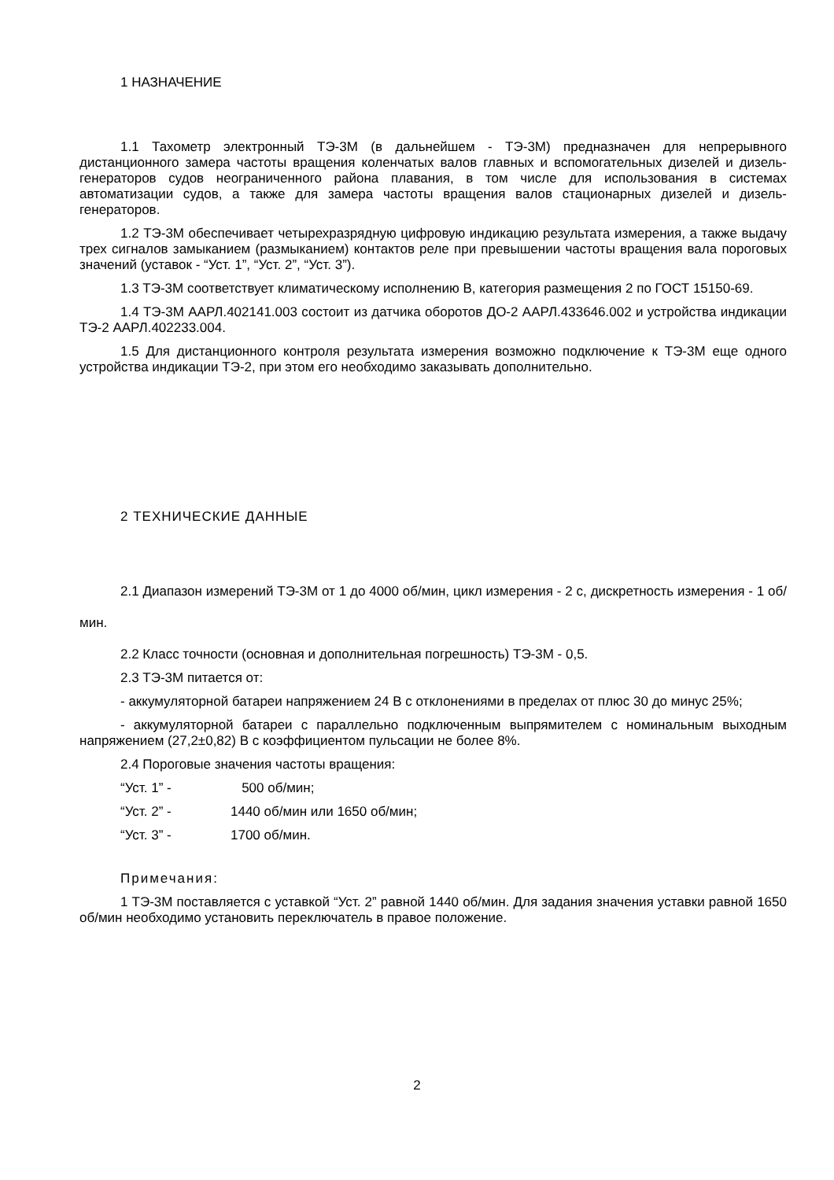1 НАЗНАЧЕНИЕ
1.1 Тахометр электронный ТЭ-3М (в дальнейшем - ТЭ-3М) предназначен для непрерывного дистанционного замера частоты вращения коленчатых валов главных и вспомогательных дизелей и дизель-генераторов судов неограниченного района плавания, в том числе для использования в системах автоматизации судов, а также для замера частоты вращения валов стационарных дизелей и дизель-генераторов.
1.2 ТЭ-3М обеспечивает четырехразрядную цифровую индикацию результата измерения, а также выдачу трех сигналов замыканием (размыканием) контактов реле при превышении частоты вращения вала пороговых значений (уставок - “Уст. 1”, “Уст. 2”, “Уст. 3”).
1.3 ТЭ-3М соответствует климатическому исполнению В, категория размещения 2 по ГОСТ 15150-69.
1.4 ТЭ-3М ААРЛ.402141.003 состоит из датчика оборотов ДО-2 ААРЛ.433646.002 и устройства индикации ТЭ-2 ААРЛ.402233.004.
1.5 Для дистанционного контроля результата измерения возможно подключение к ТЭ-3М еще одного устройства индикации ТЭ-2, при этом его необходимо заказывать дополнительно.
2 ТЕХНИЧЕСКИЕ ДАННЫЕ
2.1 Диапазон измерений ТЭ-3М от 1 до 4000 об/мин, цикл измерения - 2 с, дискретность измерения - 1 об/мин.
2.2 Класс точности (основная и дополнительная погрешность) ТЭ-3М - 0,5.
2.3 ТЭ-3М питается от:
- аккумуляторной батареи напряжением 24 В с отклонениями в пределах от плюс 30 до минус 25%;
- аккумуляторной батареи с параллельно подключенным выпрямителем с номинальным выходным напряжением (27,2±0,82) В с коэффициентом пульсации не более 8%.
2.4 Пороговые значения частоты вращения:
“Уст. 1” - 500 об/мин;
“Уст. 2” - 1440 об/мин или 1650 об/мин;
“Уст. 3” - 1700 об/мин.
Примечания:
1 ТЭ-3М поставляется с уставкой “Уст. 2” равной 1440 об/мин. Для задания значения уставки равной 1650 об/мин необходимо установить переключатель в правое положение.
2